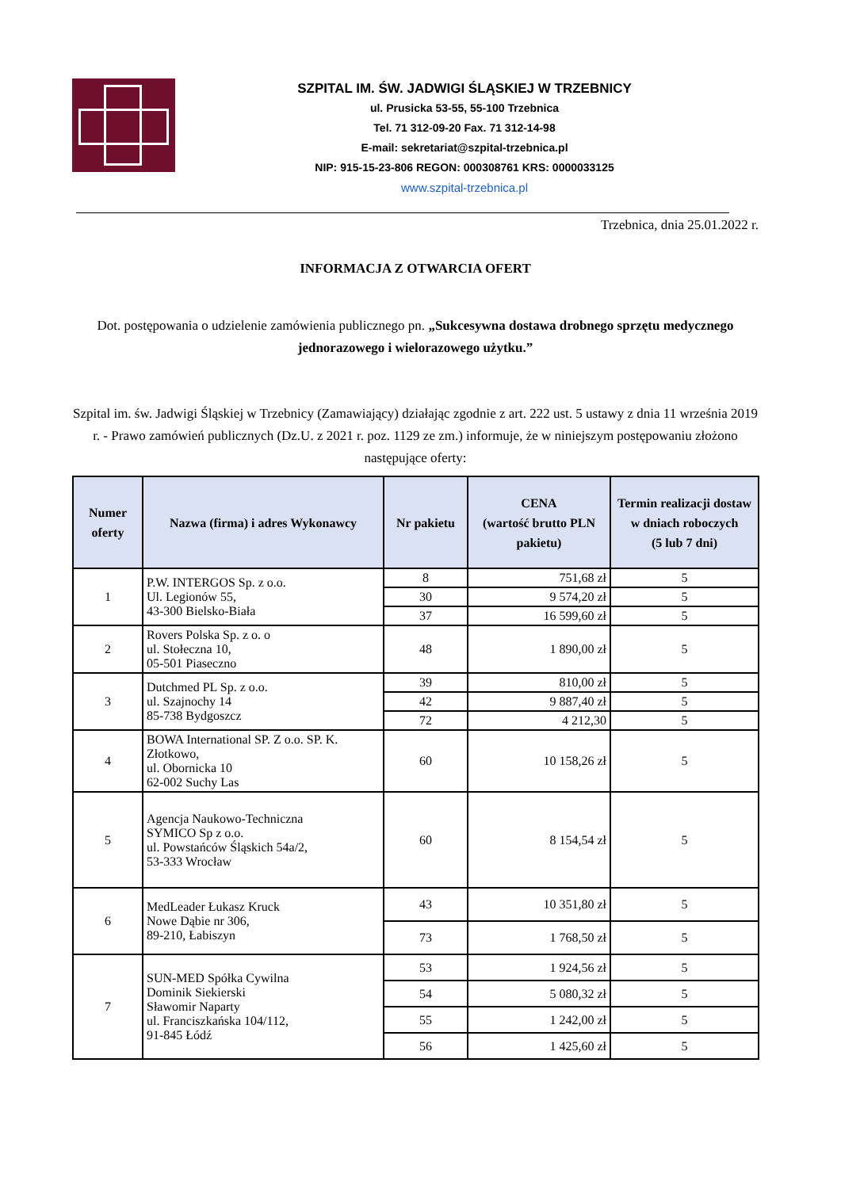SZPITAL IM. ŚW. JADWIGI ŚLĄSKIEJ W TRZEBNICY
ul. Prusicka 53-55, 55-100 Trzebnica
Tel. 71 312-09-20 Fax. 71 312-14-98
E-mail: sekretariat@szpital-trzebnica.pl
NIP: 915-15-23-806 REGON: 000308761 KRS: 0000033125
www.szpital-trzebnica.pl
Trzebnica, dnia 25.01.2022 r.
INFORMACJA Z OTWARCIA OFERT
Dot. postępowania o udzielenie zamówienia publicznego pn. „Sukcesywna dostawa drobnego sprzętu medycznego jednorazowego i wielorazowego użytku.”
Szpital im. św. Jadwigi Śląskiej w Trzebnicy (Zamawiający) działając zgodnie z art. 222 ust. 5 ustawy z dnia 11 września 2019 r. - Prawo zamówień publicznych (Dz.U. z 2021 r. poz. 1129 ze zm.) informuje, że w niniejszym postępowaniu złożono następujące oferty:
| Numer oferty | Nazwa (firma) i adres Wykonawcy | Nr pakietu | CENA (wartość brutto PLN pakietu) | Termin realizacji dostaw w dniach roboczych (5 lub 7 dni) |
| --- | --- | --- | --- | --- |
| 1 | P.W. INTERGOS Sp. z o.o. Ul. Legionów 55, 43-300 Bielsko-Biała | 8 | 751,68 zł | 5 |
| | | 30 | 9 574,20 zł | 5 |
| | | 37 | 16 599,60 zł | 5 |
| 2 | Rovers Polska Sp. z o. o ul. Stołeczna 10, 05-501 Piaseczno | 48 | 1 890,00 zł | 5 |
| 3 | Dutchmed PL Sp. z o.o. ul. Szajnochy 14 85-738 Bydgoszcz | 39 | 810,00 zł | 5 |
| | | 42 | 9 887,40 zł | 5 |
| | | 72 | 4 212,30 | 5 |
| 4 | BOWA International SP. Z o.o. SP. K. Złotkowo, ul. Obornicka 10 62-002 Suchy Las | 60 | 10 158,26 zł | 5 |
| 5 | Agencja Naukowo-Techniczna SYMICO Sp z o.o. ul. Powstańców Śląskich 54a/2, 53-333 Wrocław | 60 | 8 154,54 zł | 5 |
| 6 | MedLeader Łukasz Kruck Nowe Dąbie nr 306, 89-210, Łabiszyn | 43 | 10 351,80 zł | 5 |
| | | 73 | 1 768,50 zł | 5 |
| 7 | SUN-MED Spółka Cywilna Dominik Siekierski Sławomir Naparty ul. Franciszkańska 104/112, 91-845 Łódź | 53 | 1 924,56 zł | 5 |
| | | 54 | 5 080,32 zł | 5 |
| | | 55 | 1 242,00 zł | 5 |
| | | 56 | 1 425,60 zł | 5 |